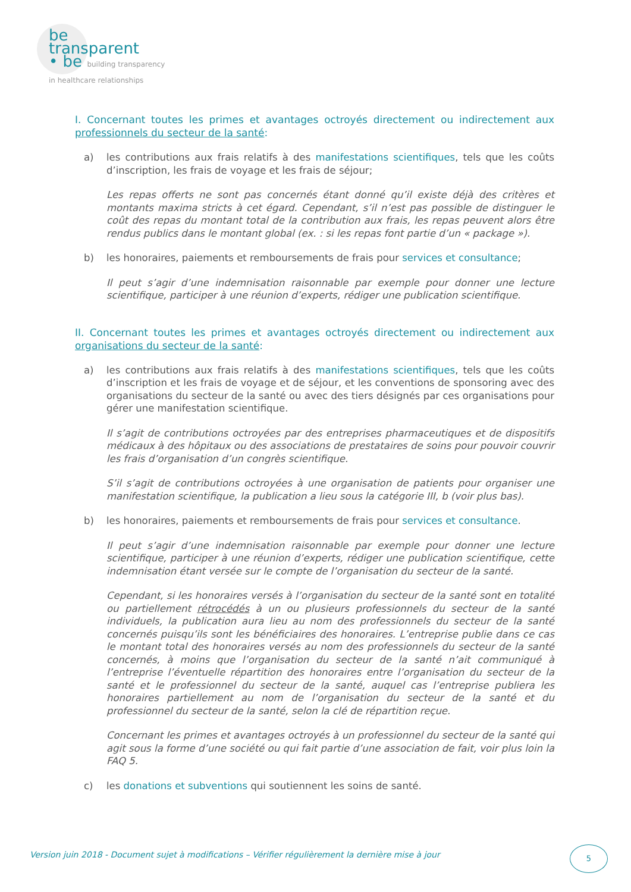be
transparent
• be building transparency
in healthcare relationships
I. Concernant toutes les primes et avantages octroyés directement ou indirectement aux professionnels du secteur de la santé:
a) les contributions aux frais relatifs à des manifestations scientifiques, tels que les coûts d’inscription, les frais de voyage et les frais de séjour;
Les repas offerts ne sont pas concernés étant donné qu’il existe déjà des critères et montants maxima stricts à cet égard. Cependant, s’il n’est pas possible de distinguer le coût des repas du montant total de la contribution aux frais, les repas peuvent alors être rendus publics dans le montant global (ex. : si les repas font partie d’un « package »).
b) les honoraires, paiements et remboursements de frais pour services et consultance;
Il peut s’agir d’une indemnisation raisonnable par exemple pour donner une lecture scientifique, participer à une réunion d’experts, rédiger une publication scientifique.
II. Concernant toutes les primes et avantages octroyés directement ou indirectement aux organisations du secteur de la santé:
a) les contributions aux frais relatifs à des manifestations scientifiques, tels que les coûts d’inscription et les frais de voyage et de séjour, et les conventions de sponsoring avec des organisations du secteur de la santé ou avec des tiers désignés par ces organisations pour gérer une manifestation scientifique.
Il s’agit de contributions octroyées par des entreprises pharmaceutiques et de dispositifs médicaux à des hôpitaux ou des associations de prestataires de soins pour pouvoir couvrir les frais d’organisation d’un congrès scientifique.
S’il s’agit de contributions octroyées à une organisation de patients pour organiser une manifestation scientifique, la publication a lieu sous la catégorie III, b (voir plus bas).
b) les honoraires, paiements et remboursements de frais pour services et consultance.
Il peut s’agir d’une indemnisation raisonnable par exemple pour donner une lecture scientifique, participer à une réunion d’experts, rédiger une publication scientifique, cette indemnisation étant versée sur le compte de l’organisation du secteur de la santé.
Cependant, si les honoraires versés à l’organisation du secteur de la santé sont en totalité ou partiellement rétrocédés à un ou plusieurs professionnels du secteur de la santé individuels, la publication aura lieu au nom des professionnels du secteur de la santé concernés puisqu’ils sont les bénéficiaires des honoraires. L’entreprise publie dans ce cas le montant total des honoraires versés au nom des professionnels du secteur de la santé concernés, à moins que l’organisation du secteur de la santé n’ait communiqué à l’entreprise l’éventuelle répartition des honoraires entre l’organisation du secteur de la santé et le professionnel du secteur de la santé, auquel cas l’entreprise publiera les honoraires partiellement au nom de l’organisation du secteur de la santé et du professionnel du secteur de la santé, selon la clé de répartition reçue.
Concernant les primes et avantages octroyés à un professionnel du secteur de la santé qui agit sous la forme d’une société ou qui fait partie d’une association de fait, voir plus loin la FAQ 5.
c) les donations et subventions qui soutiennent les soins de santé.
Version juin 2018 - Document sujet à modifications – Vérifier régulièrement la dernière mise à jour
5